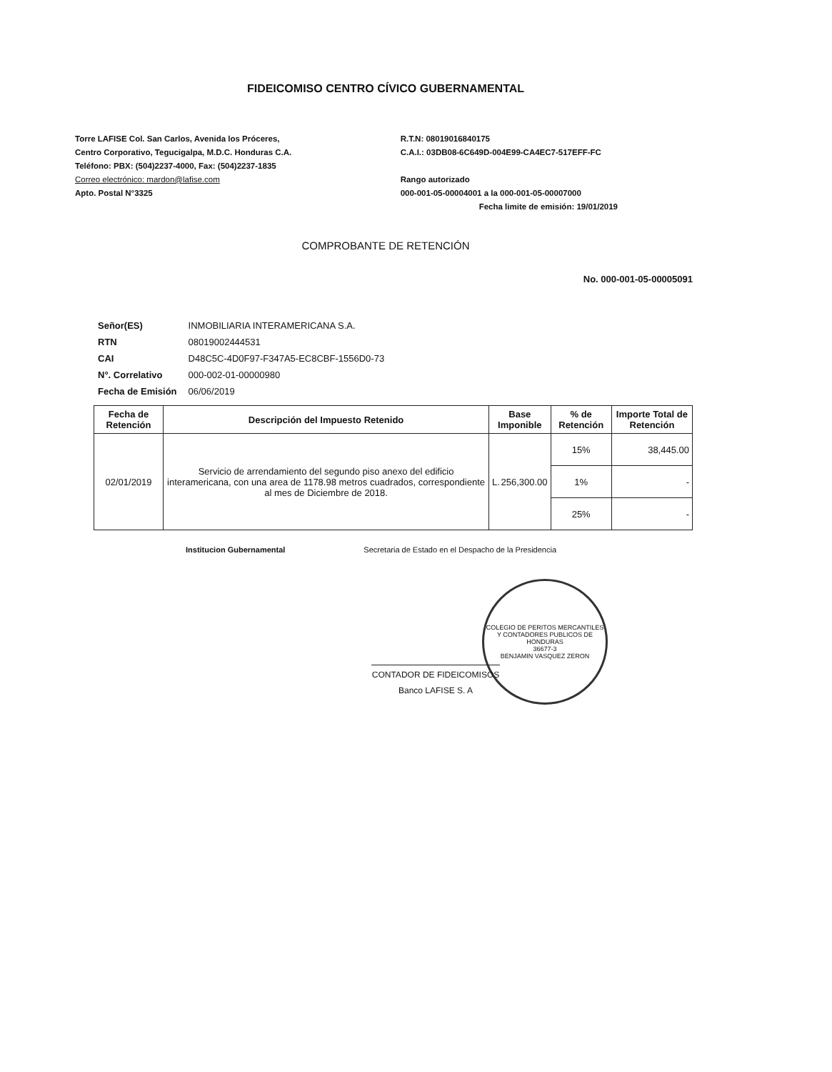FIDEICOMISO CENTRO CÍVICO GUBERNAMENTAL
Torre LAFISE Col. San Carlos, Avenida los Próceres,
Centro Corporativo, Tegucigalpa, M.D.C. Honduras C.A.
Teléfono: PBX: (504)2237-4000, Fax: (504)2237-1835
Correo electrónico: mardon@lafise.com
Apto. Postal N°3325
R.T.N: 08019016840175
C.A.I.: 03DB08-6C649D-004E99-CA4EC7-517EFF-FC
Rango autorizado
000-001-05-00004001 a la 000-001-05-00007000
Fecha limite de emisión: 19/01/2019
COMPROBANTE DE RETENCIÓN
No. 000-001-05-00005091
| Señor(ES) | INMOBILIARIA INTERAMERICANA S.A. |
| RTN | 08019002444531 |
| CAI | D48C5C-4D0F97-F347A5-EC8CBF-1556D0-73 |
| N°. Correlativo | 000-002-01-00000980 |
| Fecha de Emisión | 06/06/2019 |
| Fecha de Retención | Descripción del Impuesto Retenido | Base Imponible | % de Retención | Importe Total de Retención |
| --- | --- | --- | --- | --- |
| 02/01/2019 | Servicio de arrendamiento del segundo piso anexo del edificio interamericana, con una area de 1178.98 metros cuadrados, correspondiente al mes de Diciembre de 2018. | L. 256,300.00 | 15% | 38,445.00 |
| | | | 1% | - |
| | | | 25% | - |
Institucion Gubernamental Secretaria de Estado en el Despacho de la Presidencia
COLEGIO DE PERITOS MERCANTILES Y CONTADORES PUBLICOS DE HONDURAS
36677-3
BENJAMIN VASQUEZ ZERON
CONTADOR DE FIDEICOMISOS
Banco LAFISE S. A